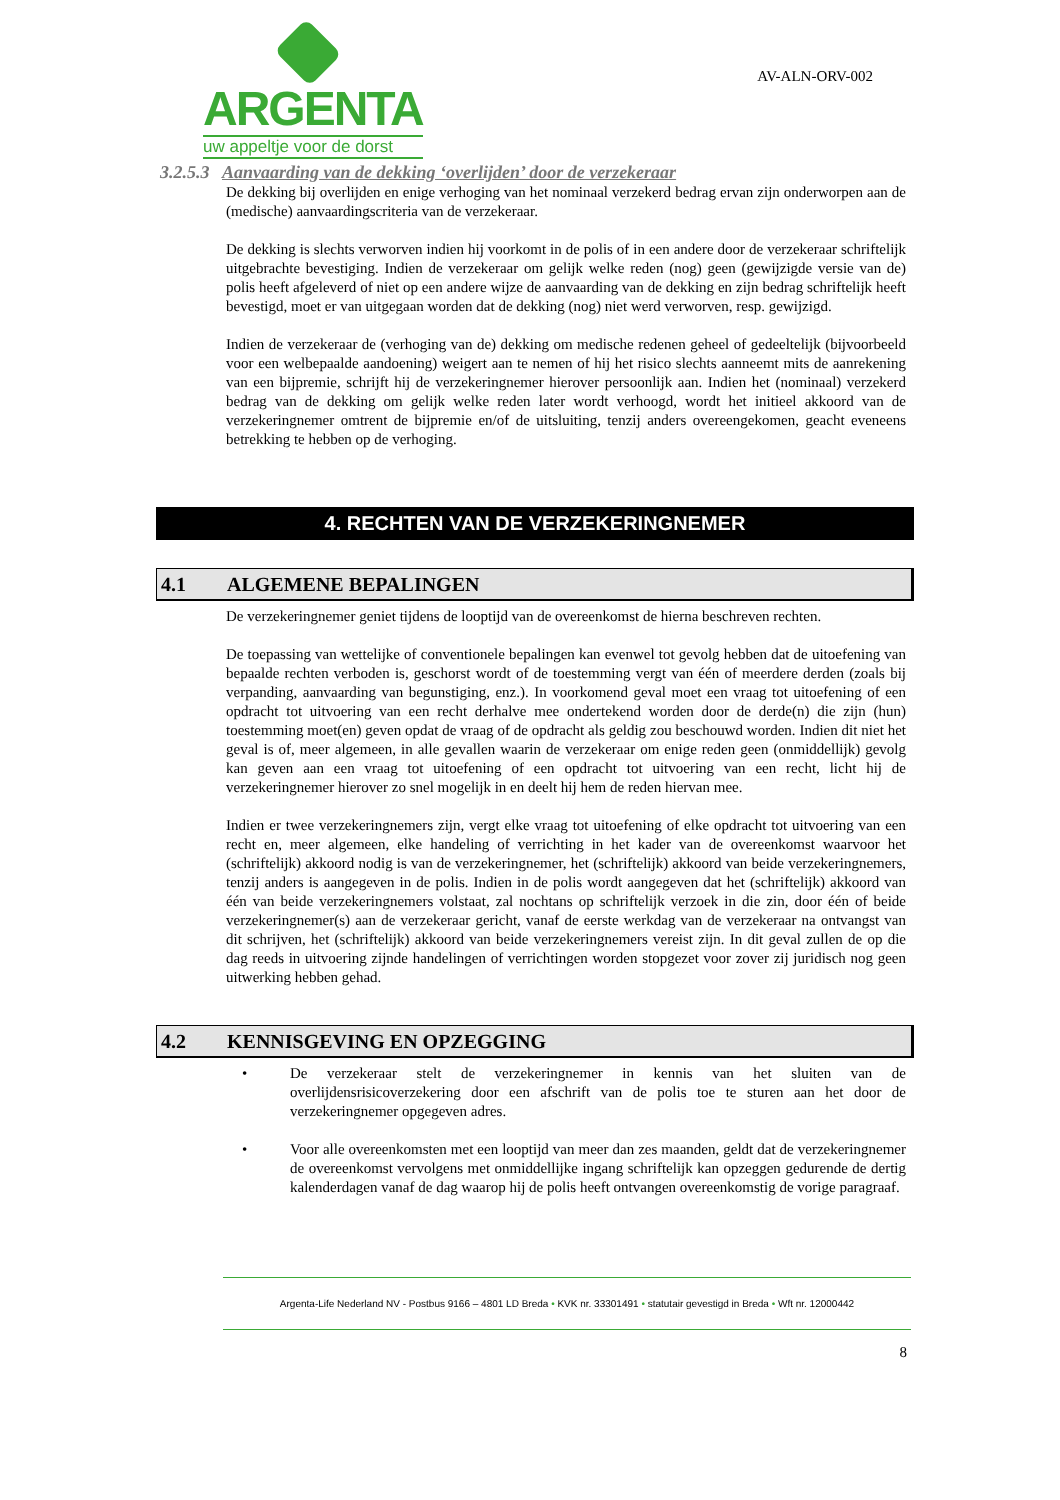ARGENTA
uw appeltje voor de dorst
AV-ALN-ORV-002
3.2.5.3 Aanvaarding van de dekking ‘overlijden’ door de verzekeraar
De dekking bij overlijden en enige verhoging van het nominaal verzekerd bedrag ervan zijn onderworpen aan de (medische) aanvaardingscriteria van de verzekeraar.
De dekking is slechts verworven indien hij voorkomt in de polis of in een andere door de verzekeraar schriftelijk uitgebrachte bevestiging. Indien de verzekeraar om gelijk welke reden (nog) geen (gewijzigde versie van de) polis heeft afgeleverd of niet op een andere wijze de aanvaarding van de dekking en zijn bedrag schriftelijk heeft bevestigd, moet er van uitgegaan worden dat de dekking (nog) niet werd verworven, resp. gewijzigd.
Indien de verzekeraar de (verhoging van de) dekking om medische redenen geheel of gedeeltelijk (bijvoorbeeld voor een welbepaalde aandoening) weigert aan te nemen of hij het risico slechts aanneemt mits de aanrekening van een bijpremie, schrijft hij de verzekeringnemer hierover persoonlijk aan. Indien het (nominaal) verzekerd bedrag van de dekking om gelijk welke reden later wordt verhoogd, wordt het initieel akkoord van de verzekeringnemer omtrent de bijpremie en/of de uitsluiting, tenzij anders overeengekomen, geacht eveneens betrekking te hebben op de verhoging.
4. RECHTEN VAN DE VERZEKERINGNEMER
4.1 ALGEMENE BEPALINGEN
De verzekeringnemer geniet tijdens de looptijd van de overeenkomst de hierna beschreven rechten.
De toepassing van wettelijke of conventionele bepalingen kan evenwel tot gevolg hebben dat de uitoefening van bepaalde rechten verboden is, geschorst wordt of de toestemming vergt van één of meerdere derden (zoals bij verpanding, aanvaarding van begunstiging, enz.). In voorkomend geval moet een vraag tot uitoefening of een opdracht tot uitvoering van een recht derhalve mee ondertekend worden door de derde(n) die zijn (hun) toestemming moet(en) geven opdat de vraag of de opdracht als geldig zou beschouwd worden. Indien dit niet het geval is of, meer algemeen, in alle gevallen waarin de verzekeraar om enige reden geen (onmiddellijk) gevolg kan geven aan een vraag tot uitoefening of een opdracht tot uitvoering van een recht, licht hij de verzekeringnemer hierover zo snel mogelijk in en deelt hij hem de reden hiervan mee.
Indien er twee verzekeringnemers zijn, vergt elke vraag tot uitoefening of elke opdracht tot uitvoering van een recht en, meer algemeen, elke handeling of verrichting in het kader van de overeenkomst waarvoor het (schriftelijk) akkoord nodig is van de verzekeringnemer, het (schriftelijk) akkoord van beide verzekeringnemers, tenzij anders is aangegeven in de polis. Indien in de polis wordt aangegeven dat het (schriftelijk) akkoord van één van beide verzekeringnemers volstaat, zal nochtans op schriftelijk verzoek in die zin, door één of beide verzekeringnemer(s) aan de verzekeraar gericht, vanaf de eerste werkdag van de verzekeraar na ontvangst van dit schrijven, het (schriftelijk) akkoord van beide verzekeringnemers vereist zijn. In dit geval zullen de op die dag reeds in uitvoering zijnde handelingen of verrichtingen worden stopgezet voor zover zij juridisch nog geen uitwerking hebben gehad.
4.2 KENNISGEVING EN OPZEGGING
• De verzekeraar stelt de verzekeringnemer in kennis van het sluiten van de overlijdensrisicoverzekering door een afschrift van de polis toe te sturen aan het door de verzekeringnemer opgegeven adres.
• Voor alle overeenkomsten met een looptijd van meer dan zes maanden, geldt dat de verzekeringnemer de overeenkomst vervolgens met onmiddellijke ingang schriftelijk kan opzeggen gedurende de dertig kalenderdagen vanaf de dag waarop hij de polis heeft ontvangen overeenkomstig de vorige paragraaf.
Argenta-Life Nederland NV - Postbus 9166 – 4801 LD Breda • KVK nr. 33301491 • statutair gevestigd in Breda • Wft nr. 12000442
8